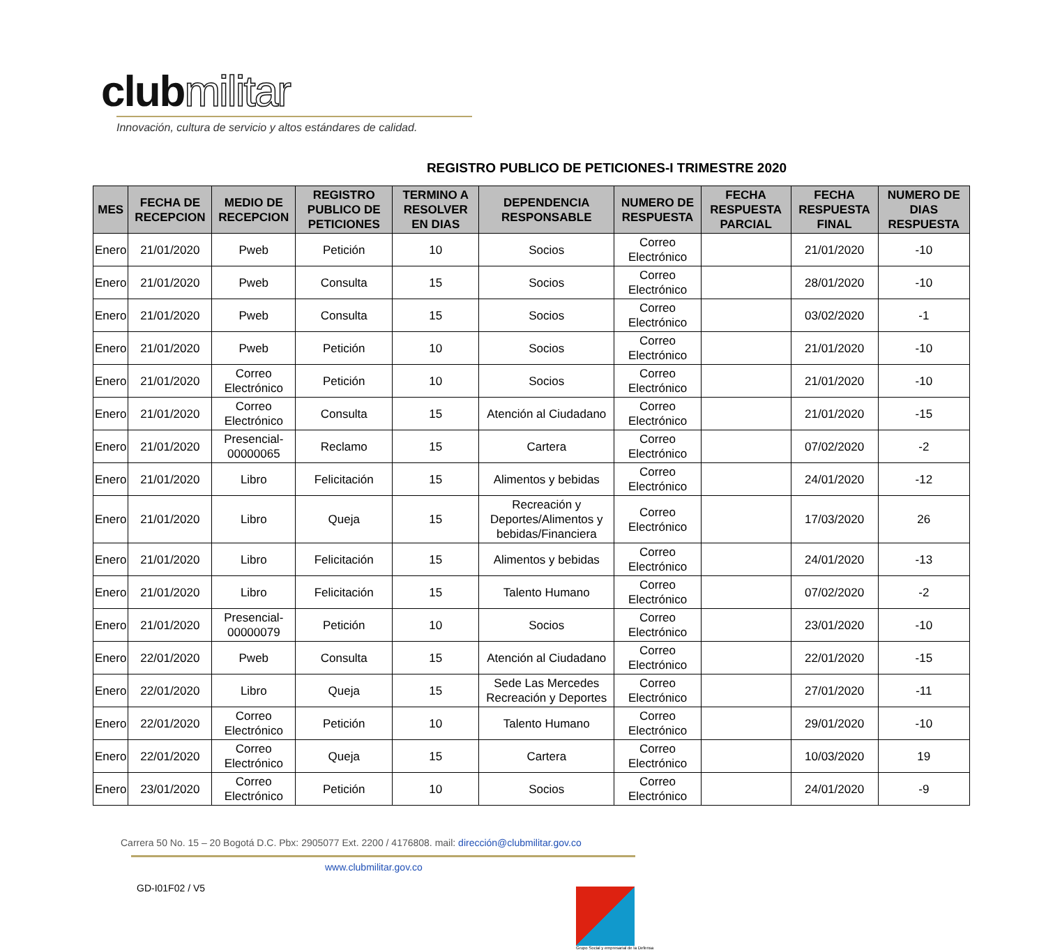clubmilitar
Innovación, cultura de servicio y altos estándares de calidad.
REGISTRO PUBLICO DE PETICIONES-I TRIMESTRE 2020
| MES | FECHA DE RECEPCION | MEDIO DE RECEPCION | REGISTRO PUBLICO DE PETICIONES | TERMINO A RESOLVER EN DIAS | DEPENDENCIA RESPONSABLE | NUMERO DE RESPUESTA | FECHA RESPUESTA PARCIAL | FECHA RESPUESTA FINAL | NUMERO DE DIAS RESPUESTA |
| --- | --- | --- | --- | --- | --- | --- | --- | --- | --- |
| Enero | 21/01/2020 | Pweb | Petición | 10 | Socios | Correo Electrónico | | 21/01/2020 | -10 |
| Enero | 21/01/2020 | Pweb | Consulta | 15 | Socios | Correo Electrónico | | 28/01/2020 | -10 |
| Enero | 21/01/2020 | Pweb | Consulta | 15 | Socios | Correo Electrónico | | 03/02/2020 | -1 |
| Enero | 21/01/2020 | Pweb | Petición | 10 | Socios | Correo Electrónico | | 21/01/2020 | -10 |
| Enero | 21/01/2020 | Correo Electrónico | Petición | 10 | Socios | Correo Electrónico | | 21/01/2020 | -10 |
| Enero | 21/01/2020 | Correo Electrónico | Consulta | 15 | Atención al Ciudadano | Correo Electrónico | | 21/01/2020 | -15 |
| Enero | 21/01/2020 | Presencial-00000065 | Reclamo | 15 | Cartera | Correo Electrónico | | 07/02/2020 | -2 |
| Enero | 21/01/2020 | Libro | Felicitación | 15 | Alimentos y bebidas | Correo Electrónico | | 24/01/2020 | -12 |
| Enero | 21/01/2020 | Libro | Queja | 15 | Recreación y Deportes/Alimentos y bebidas/Financiera | Correo Electrónico | | 17/03/2020 | 26 |
| Enero | 21/01/2020 | Libro | Felicitación | 15 | Alimentos y bebidas | Correo Electrónico | | 24/01/2020 | -13 |
| Enero | 21/01/2020 | Libro | Felicitación | 15 | Talento Humano | Correo Electrónico | | 07/02/2020 | -2 |
| Enero | 21/01/2020 | Presencial-00000079 | Petición | 10 | Socios | Correo Electrónico | | 23/01/2020 | -10 |
| Enero | 22/01/2020 | Pweb | Consulta | 15 | Atención al Ciudadano | Correo Electrónico | | 22/01/2020 | -15 |
| Enero | 22/01/2020 | Libro | Queja | 15 | Sede Las Mercedes Recreación y Deportes | Correo Electrónico | | 27/01/2020 | -11 |
| Enero | 22/01/2020 | Correo Electrónico | Petición | 10 | Talento Humano | Correo Electrónico | | 29/01/2020 | -10 |
| Enero | 22/01/2020 | Correo Electrónico | Queja | 15 | Cartera | Correo Electrónico | | 10/03/2020 | 19 |
| Enero | 23/01/2020 | Correo Electrónico | Petición | 10 | Socios | Correo Electrónico | | 24/01/2020 | -9 |
Carrera 50 No. 15 – 20 Bogotá D.C. Pbx: 2905077 Ext. 2200 / 4176808. mail: dirección@clubmilitar.gov.co
www.clubmilitar.gov.co
GD-I01F02 / V5
Grupo Social y empresarial de la Defensa